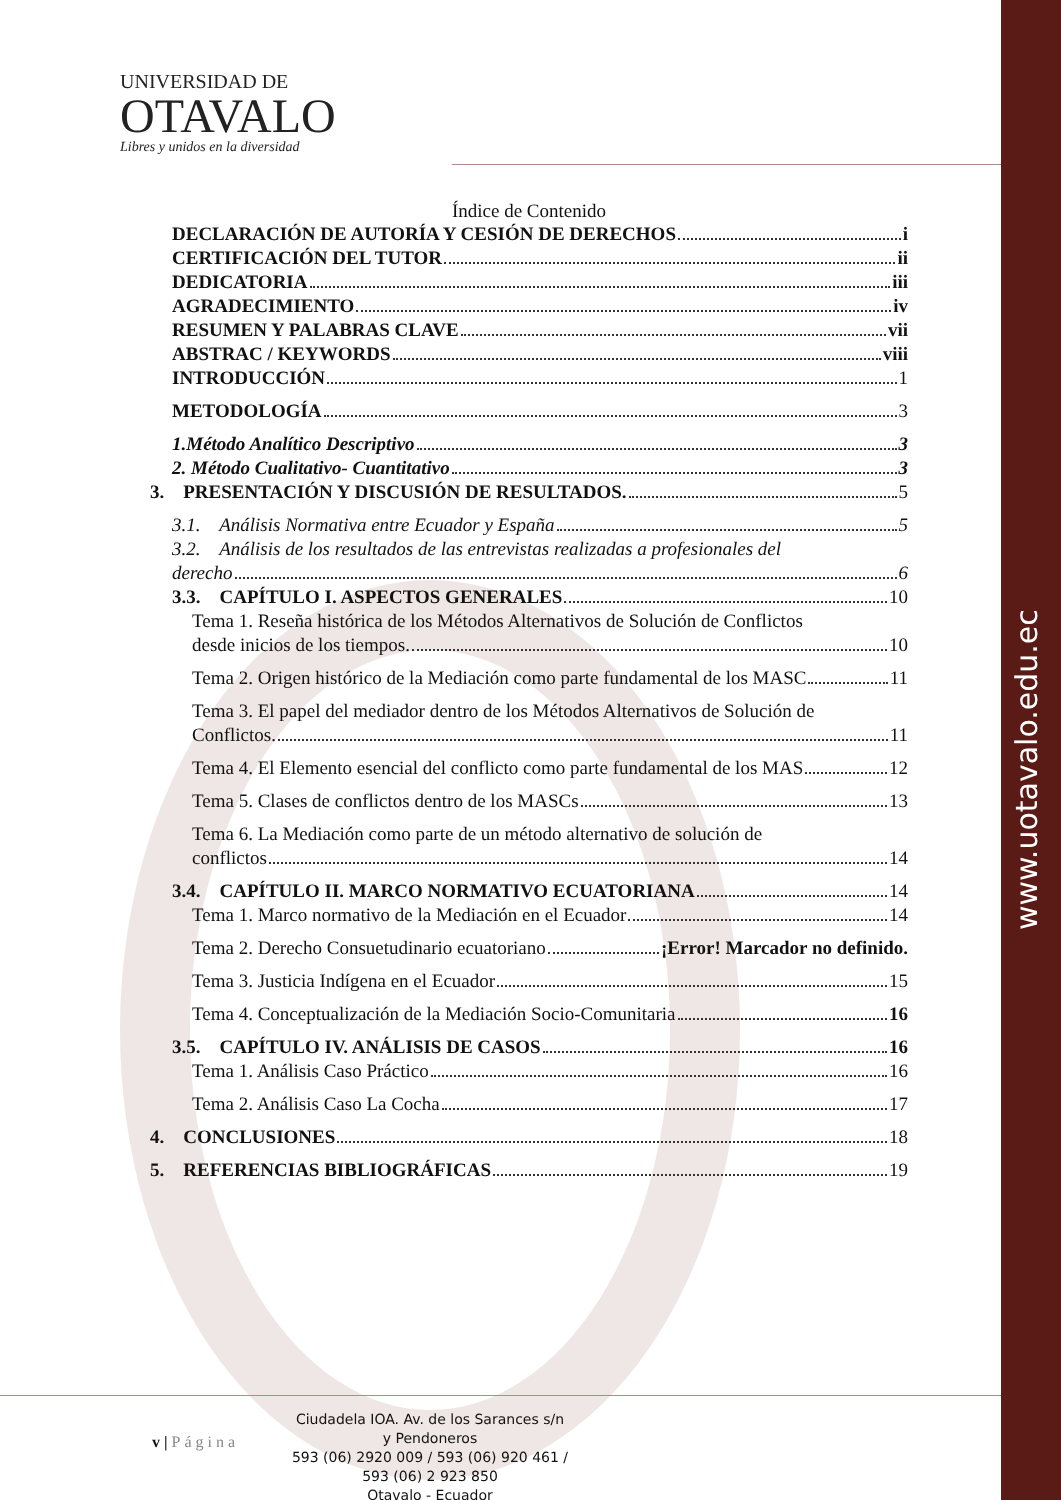www.uotavalo.edu.ec
UNIVERSIDAD DE
OTAVALO
Libres y unidos en la diversidad
Índice de Contenido
DECLARACIÓN DE AUTORÍA Y CESIÓN DE DERECHOS i
CERTIFICACIÓN DEL TUTOR ii
DEDICATORIA iii
AGRADECIMIENTO iv
RESUMEN Y PALABRAS CLAVE vii
ABSTRAC / KEYWORDS viii
INTRODUCCIÓN 1
METODOLOGÍA 3
1.Método Analítico Descriptivo 3
2. Método Cualitativo- Cuantitativo 3
3. PRESENTACIÓN Y DISCUSIÓN DE RESULTADOS. 5
3.1. Análisis Normativa entre Ecuador y España 5
3.2. Análisis de los resultados de las entrevistas realizadas a profesionales del
derecho 6
3.3. CAPÍTULO I. ASPECTOS GENERALES 10
Tema 1. Reseña histórica de los Métodos Alternativos de Solución de Conflictos
desde inicios de los tiempos. 10
Tema 2. Origen histórico de la Mediación como parte fundamental de los MASC 11
Tema 3. El papel del mediador dentro de los Métodos Alternativos de Solución de
Conflictos. 11
Tema 4. El Elemento esencial del conflicto como parte fundamental de los MAS 12
Tema 5. Clases de conflictos dentro de los MASCs 13
Tema 6. La Mediación como parte de un método alternativo de solución de
conflictos 14
3.4. CAPÍTULO II. MARCO NORMATIVO ECUATORIANA 14
Tema 1. Marco normativo de la Mediación en el Ecuador 14
Tema 2. Derecho Consuetudinario ecuatoriano ¡Error! Marcador no definido.
Tema 3. Justicia Indígena en el Ecuador 15
Tema 4. Conceptualización de la Mediación Socio-Comunitaria 16
3.5. CAPÍTULO IV. ANÁLISIS DE CASOS 16
Tema 1. Análisis Caso Práctico 16
Tema 2. Análisis Caso La Cocha 17
4. CONCLUSIONES 18
5. REFERENCIAS BIBLIOGRÁFICAS 19
v | Página
Ciudadela IOA. Av. de los Sarances s/n y Pendoneros
593 (06) 2920 009 / 593 (06) 920 461 / 593 (06) 2 923 850
Otavalo - Ecuador